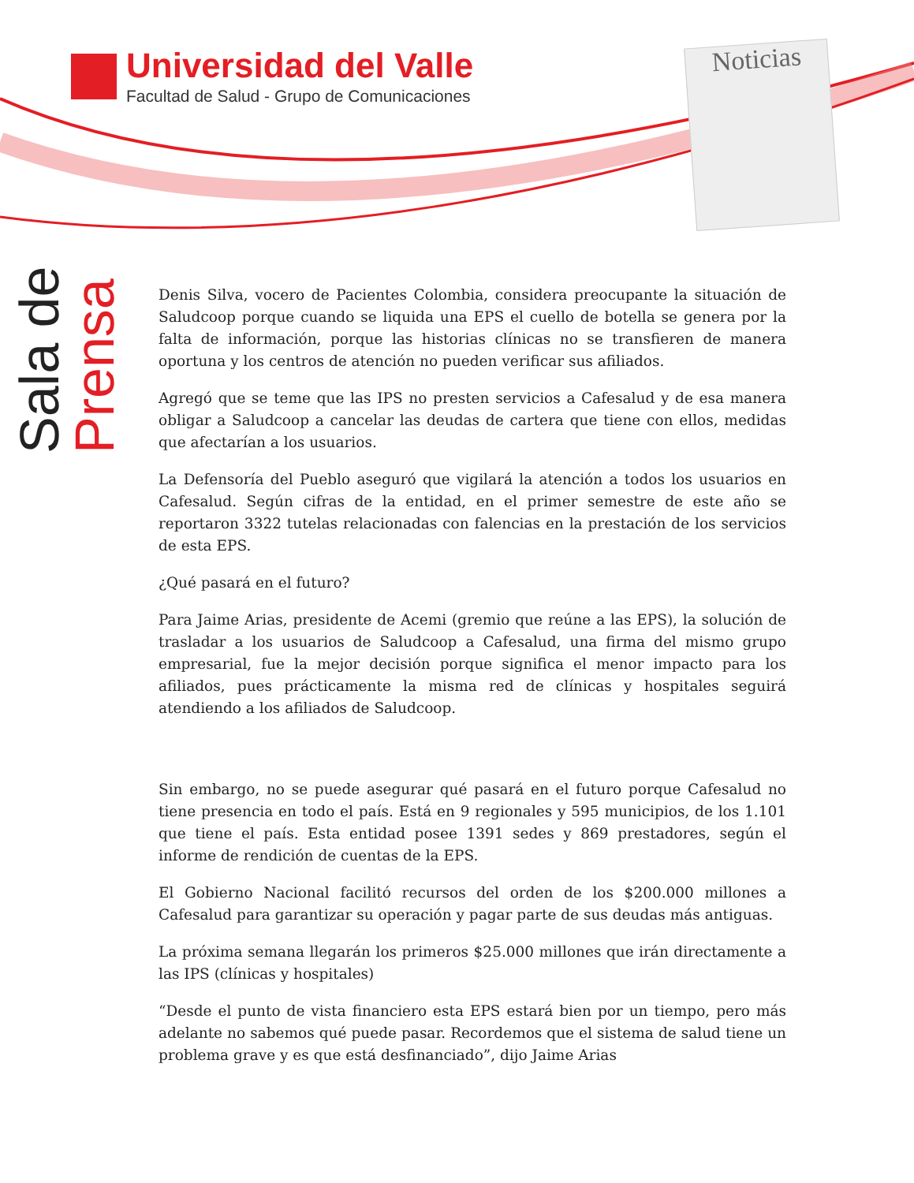Universidad del Valle
Facultad de Salud - Grupo de Comunicaciones
Noticias
Sala de
Prensa
Denis Silva, vocero de Pacientes Colombia, considera preocupante la situación de Saludcoop porque cuando se liquida una EPS el cuello de botella se genera por la falta de información, porque las historias clínicas no se transfieren de manera oportuna y los centros de atención no pueden verificar sus afiliados.
Agregó que se teme que las IPS no presten servicios a Cafesalud y de esa manera obligar a Saludcoop a cancelar las deudas de cartera que tiene con ellos, medidas que afectarían a los usuarios.
La Defensoría del Pueblo aseguró que vigilará la atención a todos los usuarios en Cafesalud. Según cifras de la entidad, en el primer semestre de este año se reportaron 3322 tutelas relacionadas con falencias en la prestación de los servicios de esta EPS.
¿Qué pasará en el futuro?
Para Jaime Arias, presidente de Acemi (gremio que reúne a las EPS), la solución de trasladar a los usuarios de Saludcoop a Cafesalud, una firma del mismo grupo empresarial, fue la mejor decisión porque significa el menor impacto para los afiliados, pues prácticamente la misma red de clínicas y hospitales seguirá atendiendo a los afiliados de Saludcoop.
Sin embargo, no se puede asegurar qué pasará en el futuro porque Cafesalud no tiene presencia en todo el país. Está en 9 regionales y 595 municipios, de los 1.101 que tiene el país. Esta entidad posee 1391 sedes y 869 prestadores, según el informe de rendición de cuentas de la EPS.
El Gobierno Nacional facilitó recursos del orden de los $200.000 millones a Cafesalud para garantizar su operación y pagar parte de sus deudas más antiguas.
La próxima semana llegarán los primeros $25.000 millones que irán directamente a las IPS (clínicas y hospitales)
“Desde el punto de vista financiero esta EPS estará bien por un tiempo, pero más adelante no sabemos qué puede pasar. Recordemos que el sistema de salud tiene un problema grave y es que está desfinanciado”, dijo Jaime Arias